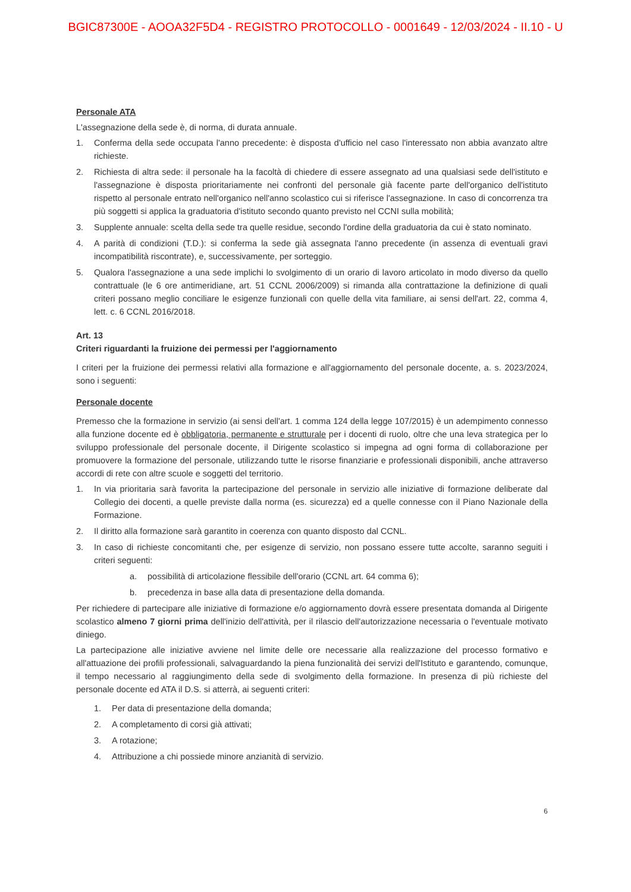BGIC87300E - AOOA32F5D4 - REGISTRO PROTOCOLLO - 0001649 - 12/03/2024 - II.10 - U
Personale ATA
L'assegnazione della sede è, di norma, di durata annuale.
1. Conferma della sede occupata l'anno precedente: è disposta d'ufficio nel caso l'interessato non abbia avanzato altre richieste.
2. Richiesta di altra sede: il personale ha la facoltà di chiedere di essere assegnato ad una qualsiasi sede dell'istituto e l'assegnazione è disposta prioritariamente nei confronti del personale già facente parte dell'organico dell'istituto rispetto al personale entrato nell'organico nell'anno scolastico cui si riferisce l'assegnazione. In caso di concorrenza tra più soggetti si applica la graduatoria d'istituto secondo quanto previsto nel CCNI sulla mobilità;
3. Supplente annuale: scelta della sede tra quelle residue, secondo l'ordine della graduatoria da cui è stato nominato.
4. A parità di condizioni (T.D.): si conferma la sede già assegnata l'anno precedente (in assenza di eventuali gravi incompatibilità riscontrate), e, successivamente, per sorteggio.
5. Qualora l'assegnazione a una sede implichi lo svolgimento di un orario di lavoro articolato in modo diverso da quello contrattuale (le 6 ore antimeridiane, art. 51 CCNL 2006/2009) si rimanda alla contrattazione la definizione di quali criteri possano meglio conciliare le esigenze funzionali con quelle della vita familiare, ai sensi dell'art. 22, comma 4, lett. c. 6 CCNL 2016/2018.
Art. 13
Criteri riguardanti la fruizione dei permessi per l'aggiornamento
I criteri per la fruizione dei permessi relativi alla formazione e all'aggiornamento del personale docente, a. s. 2023/2024, sono i seguenti:
Personale docente
Premesso che la formazione in servizio (ai sensi dell'art. 1 comma 124 della legge 107/2015) è un adempimento connesso alla funzione docente ed è obbligatoria, permanente e strutturale per i docenti di ruolo, oltre che una leva strategica per lo sviluppo professionale del personale docente, il Dirigente scolastico si impegna ad ogni forma di collaborazione per promuovere la formazione del personale, utilizzando tutte le risorse finanziarie e professionali disponibili, anche attraverso accordi di rete con altre scuole e soggetti del territorio.
1. In via prioritaria sarà favorita la partecipazione del personale in servizio alle iniziative di formazione deliberate dal Collegio dei docenti, a quelle previste dalla norma (es. sicurezza) ed a quelle connesse con il Piano Nazionale della Formazione.
2. Il diritto alla formazione sarà garantito in coerenza con quanto disposto dal CCNL.
3. In caso di richieste concomitanti che, per esigenze di servizio, non possano essere tutte accolte, saranno seguiti i criteri seguenti:
a. possibilità di articolazione flessibile dell'orario (CCNL art. 64 comma 6);
b. precedenza in base alla data di presentazione della domanda.
Per richiedere di partecipare alle iniziative di formazione e/o aggiornamento dovrà essere presentata domanda al Dirigente scolastico almeno 7 giorni prima dell'inizio dell'attività, per il rilascio dell'autorizzazione necessaria o l'eventuale motivato diniego.
La partecipazione alle iniziative avviene nel limite delle ore necessarie alla realizzazione del processo formativo e all'attuazione dei profili professionali, salvaguardando la piena funzionalità dei servizi dell'Istituto e garantendo, comunque, il tempo necessario al raggiungimento della sede di svolgimento della formazione. In presenza di più richieste del personale docente ed ATA il D.S. si atterrà, ai seguenti criteri:
1. Per data di presentazione della domanda;
2. A completamento di corsi già attivati;
3. A rotazione;
4. Attribuzione a chi possiede minore anzianità di servizio.
6